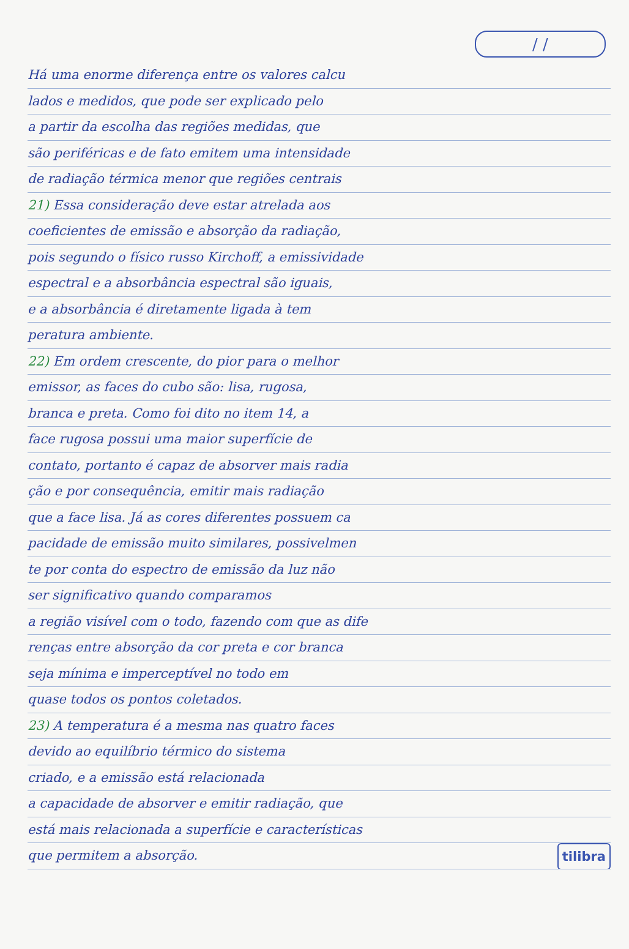/ /
Há uma enorme diferença entre os valores calcu
lados e medidos, que pode ser explicado pelo
a partir da escolha das regiões medidas, que
são periféricas e de fato emitem uma intensidade
de radiação térmica menor que regiões centrais
21) Essa consideração deve estar atrelada aos
coeficientes de emissão e absorção da radiação,
pois segundo o físico russo Kirchoff, a emissividade
espectral e a absorbância espectral são iguais,
e a absorbância é diretamente ligada à tem
peratura ambiente.
22) Em ordem crescente, do pior para o melhor
emissor, as faces do cubo são: lisa, rugosa,
branca e preta. Como foi dito no item 14, a
face rugosa possui uma maior superfície de
contato, portanto é capaz de absorver mais radia
ção e por consequência, emitir mais radiação
que a face lisa. Já as cores diferentes possuem ca
pacidade de emissão muito similares, possivelmen
te por conta do espectro de emissão da luz não
ser significativo quando comparamos
a região visível com o todo, fazendo com que as dife
renças entre absorção da cor preta e cor branca
seja mínima e imperceptível no todo em
quase todos os pontos coletados.
23) A temperatura é a mesma nas quatro faces
devido ao equilíbrio térmico do sistema
criado, e a emissão está relacionada
a capacidade de absorver e emitir radiação, que
está mais relacionada a superfície e características
que permitem a absorção. tilibra